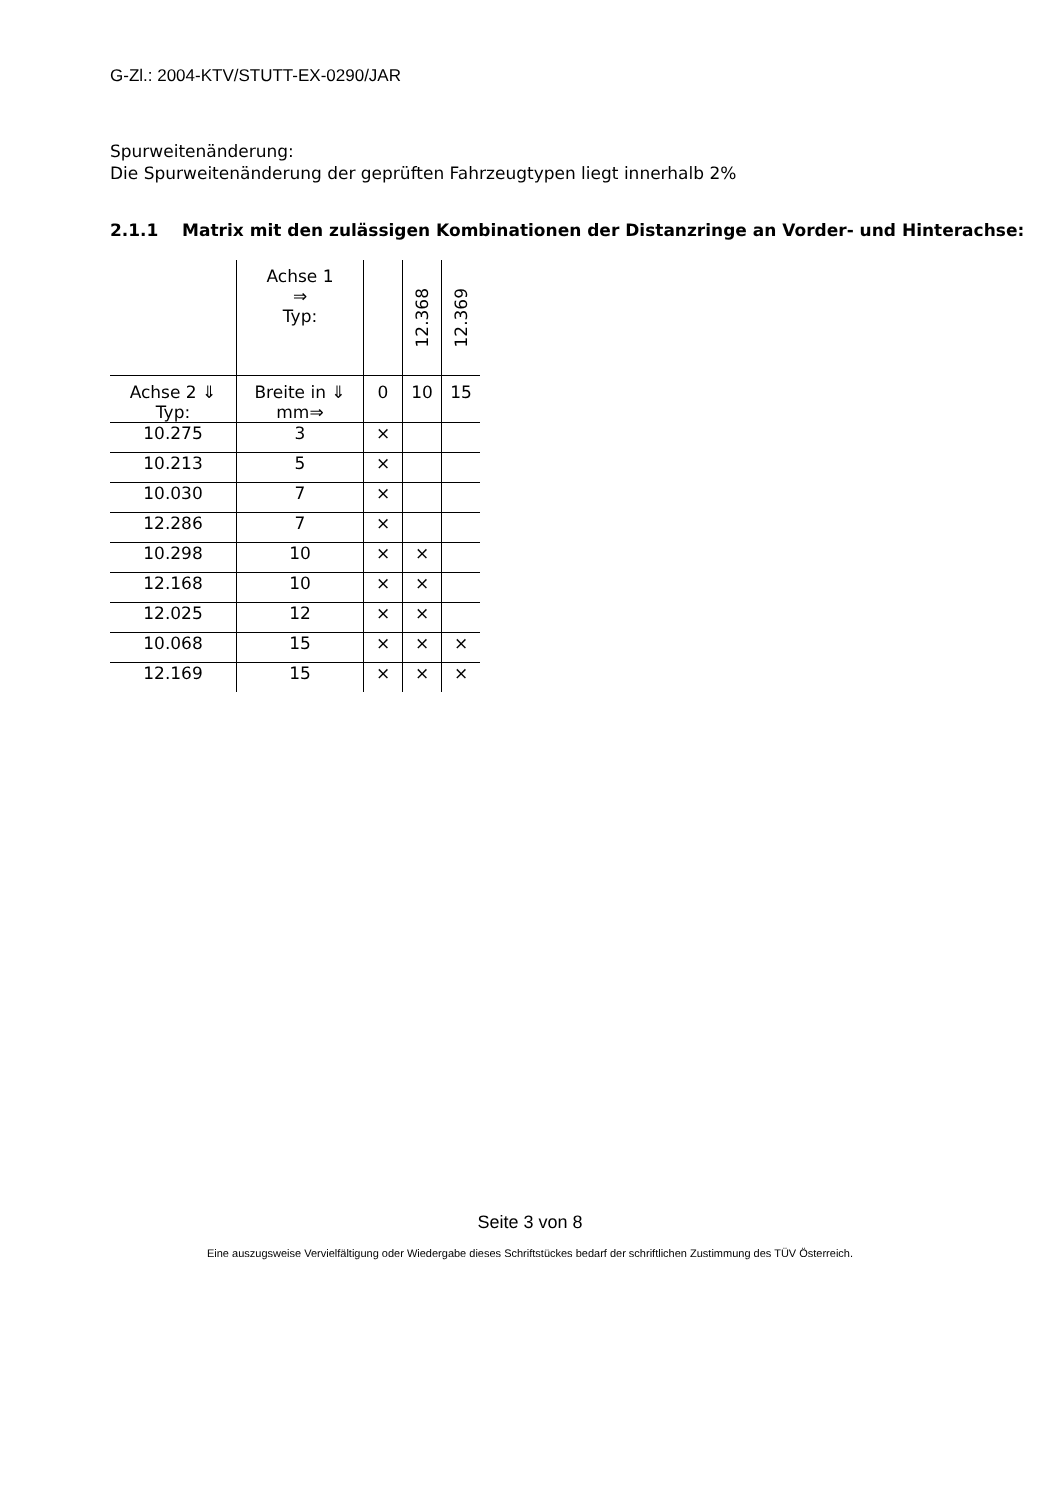G-Zl.: 2004-KTV/STUTT-EX-0290/JAR
Spurweitenänderung:
Die Spurweitenänderung der geprüften Fahrzeugtypen liegt innerhalb 2%
2.1.1 Matrix mit den zulässigen Kombinationen der Distanzringe an Vorder- und Hinterachse:
| | Achse 1 ⇒ Typ: | | 12.368 | 12.369 |
| Achse 2 ⇓ Typ: | Breite in ⇓ mm⇒ | 0 | 10 | 15 |
| 10.275 | 3 | × | | |
| 10.213 | 5 | × | | |
| 10.030 | 7 | × | | |
| 12.286 | 7 | × | | |
| 10.298 | 10 | × | × | |
| 12.168 | 10 | × | × | |
| 12.025 | 12 | × | × | |
| 10.068 | 15 | × | × | × |
| 12.169 | 15 | × | × | × |
Seite 3 von 8
Eine auszugsweise Vervielfältigung oder Wiedergabe dieses Schriftstückes bedarf der schriftlichen Zustimmung des TÜV Österreich.